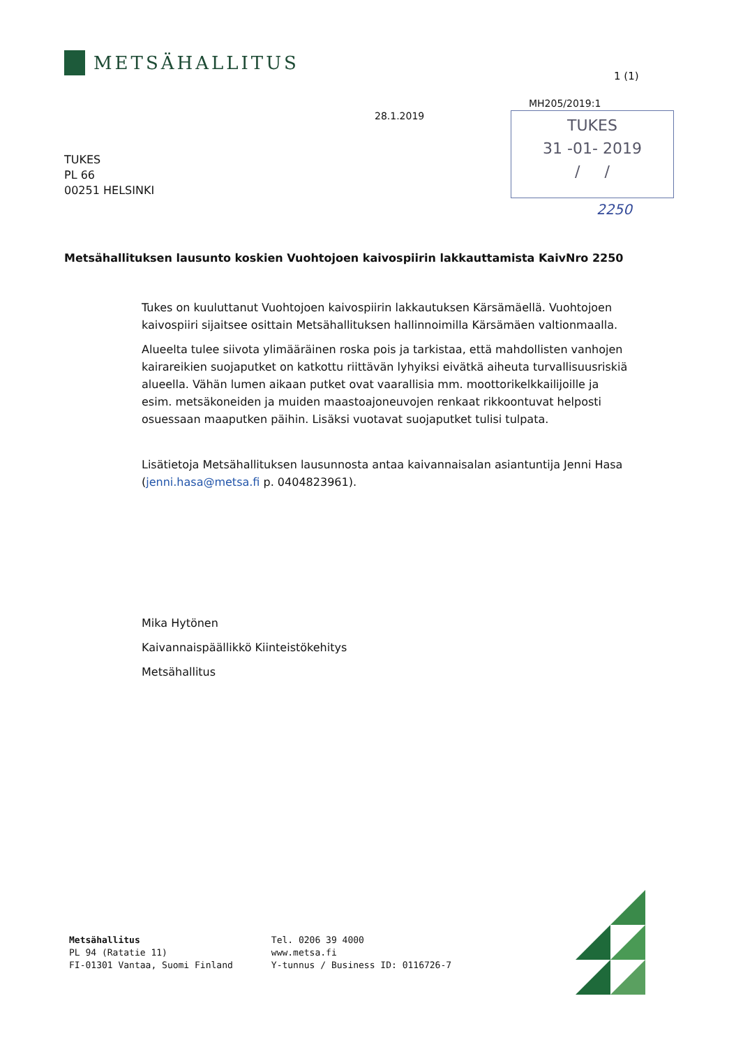METSÄHALLITUS
1 (1)
MH205/2019:1
28.1.2019
TUKES
31 -01- 2019
/ /
2250
TUKES
PL 66
00251 HELSINKI
Metsähallituksen lausunto koskien Vuohtojoen kaivospiirin lakkauttamista KaivNro 2250
Tukes on kuuluttanut Vuohtojoen kaivospiirin lakkautuksen Kärsämäellä. Vuohtojoen kaivospiiri sijaitsee osittain Metsähallituksen hallinnoimilla Kärsämäen valtionmaalla.
Alueelta tulee siivota ylimääräinen roska pois ja tarkistaa, että mahdollisten vanhojen kairareikien suojaputket on katkottu riittävän lyhyiksi eivätkä aiheuta turvallisuusriskiä alueella. Vähän lumen aikaan putket ovat vaarallisia mm. moottorikelkkailijoille ja esim. metsäkoneiden ja muiden maastoajoneuvojen renkaat rikkoontuvat helposti osuessaan maaputken päihin. Lisäksi vuotavat suojaputket tulisi tulpata.
Lisätietoja Metsähallituksen lausunnosta antaa kaivannaisalan asiantuntija Jenni Hasa (jenni.hasa@metsa.fi p. 0404823961).
Mika Hytönen
Kaivannaispäällikkö Kiinteistökehitys
Metsähallitus
Metsähallitus
PL 94 (Ratatie 11)
FI-01301 Vantaa, Suomi Finland
Tel. 0206 39 4000
www.metsa.fi
Y-tunnus / Business ID: 0116726-7